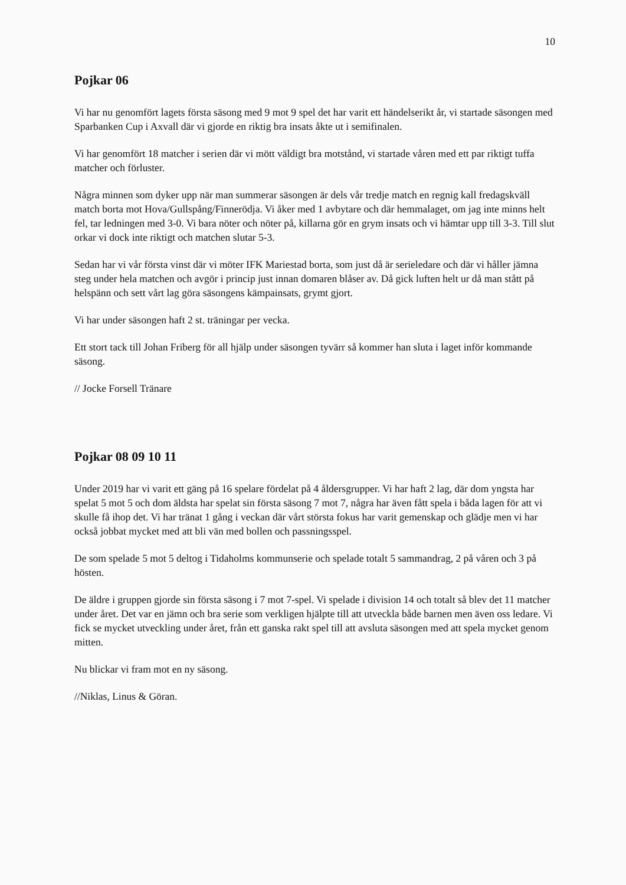10
Pojkar 06
Vi har nu genomfört lagets första säsong med 9 mot 9 spel det har varit ett händelserikt år, vi startade säsongen med Sparbanken Cup i Axvall där vi gjorde en riktig bra insats åkte ut i semifinalen.
Vi har genomfört 18 matcher i serien där vi mött väldigt bra motstånd, vi startade våren med ett par riktigt tuffa matcher och förluster.
Några minnen som dyker upp när man summerar säsongen är dels vår tredje match en regnig kall fredagskväll match borta mot Hova/Gullspång/Finnerödja. Vi åker med 1 avbytare och där hemmalaget, om jag inte minns helt fel, tar ledningen med 3-0. Vi bara nöter och nöter på, killarna gör en grym insats och vi hämtar upp till 3-3. Till slut orkar vi dock inte riktigt och matchen slutar 5-3.
Sedan har vi vår första vinst där vi möter IFK Mariestad borta, som just då är serieledare och där vi håller jämna steg under hela matchen och avgör i princip just innan domaren blåser av. Då gick luften helt ur då man stått på helspänn och sett vårt lag göra säsongens kämpainsats, grymt gjort.
Vi har under säsongen haft 2 st. träningar per vecka.
Ett stort tack till Johan Friberg för all hjälp under säsongen tyvärr så kommer han sluta i laget inför kommande säsong.
// Jocke Forsell Tränare
Pojkar 08 09 10 11
Under 2019 har vi varit ett gäng på 16 spelare fördelat på 4 åldersgrupper. Vi har haft 2 lag, där dom yngsta har spelat 5 mot 5 och dom äldsta har spelat sin första säsong 7 mot 7, några har även fått spela i båda lagen för att vi skulle få ihop det. Vi har tränat 1 gång i veckan där vårt största fokus har varit gemenskap och glädje men vi har också jobbat mycket med att bli vän med bollen och passningsspel.
De som spelade 5 mot 5 deltog i Tidaholms kommunserie och spelade totalt 5 sammandrag, 2 på våren och 3 på hösten.
De äldre i gruppen gjorde sin första säsong i 7 mot 7-spel. Vi spelade i division 14 och totalt så blev det 11 matcher under året. Det var en jämn och bra serie som verkligen hjälpte till att utveckla både barnen men även oss ledare. Vi fick se mycket utveckling under året, från ett ganska rakt spel till att avsluta säsongen med att spela mycket genom mitten.
Nu blickar vi fram mot en ny säsong.
//Niklas, Linus & Göran.